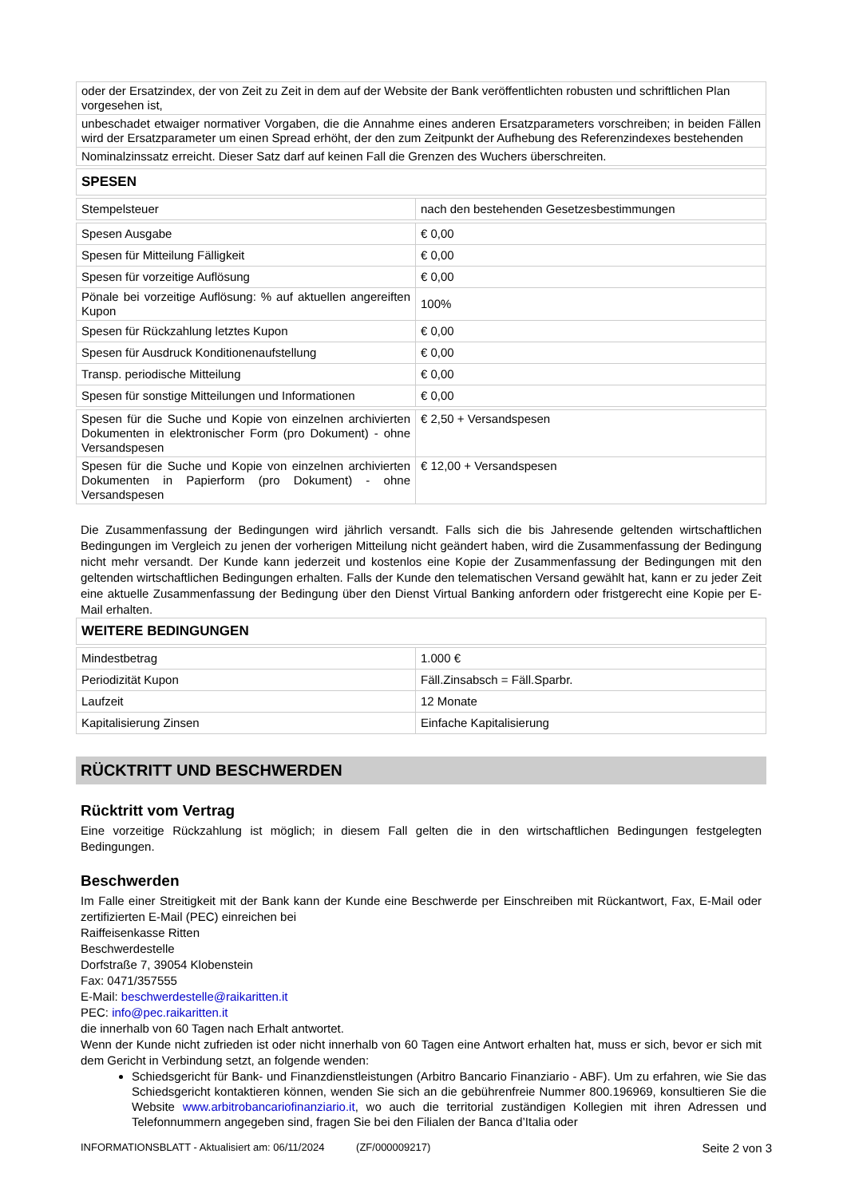| oder der Ersatzindex, der von Zeit zu Zeit in dem auf der Website der Bank veröffentlichten robusten und schriftlichen Plan vorgesehen ist, |
| unbeschadet etwaiger normativer Vorgaben, die die Annahme eines anderen Ersatzparameters vorschreiben; in beiden Fällen wird der Ersatzparameter um einen Spread erhöht, der den zum Zeitpunkt der Aufhebung des Referenzindexes bestehenden |
| Nominalzinssatz erreicht. Dieser Satz darf auf keinen Fall die Grenzen des Wuchers überschreiten. |
| SPESEN |
| Stempelsteuer | nach den bestehenden Gesetzesbestimmungen |
| Spesen Ausgabe | € 0,00 |
| Spesen für Mitteilung Fälligkeit | € 0,00 |
| Spesen für vorzeitige Auflösung | € 0,00 |
| Pönale bei vorzeitige Auflösung: % auf aktuellen angereiften Kupon | 100% |
| Spesen für Rückzahlung letztes Kupon | € 0,00 |
| Spesen für Ausdruck Konditionenaufstellung | € 0,00 |
| Transp. periodische Mitteilung | € 0,00 |
| Spesen für sonstige Mitteilungen und Informationen | € 0,00 |
| Spesen für die Suche und Kopie von einzelnen archivierten Dokumenten in elektronischer Form (pro Dokument) - ohne Versandspesen | € 2,50 + Versandspesen |
| Spesen für die Suche und Kopie von einzelnen archivierten Dokumenten in Papierform (pro Dokument) - ohne Versandspesen | € 12,00 + Versandspesen |
Die Zusammenfassung der Bedingungen wird jährlich versandt. Falls sich die bis Jahresende geltenden wirtschaftlichen Bedingungen im Vergleich zu jenen der vorherigen Mitteilung nicht geändert haben, wird die Zusammenfassung der Bedingung nicht mehr versandt. Der Kunde kann jederzeit und kostenlos eine Kopie der Zusammenfassung der Bedingungen mit den geltenden wirtschaftlichen Bedingungen erhalten. Falls der Kunde den telematischen Versand gewählt hat, kann er zu jeder Zeit eine aktuelle Zusammenfassung der Bedingung über den Dienst Virtual Banking anfordern oder fristgerecht eine Kopie per E-Mail erhalten.
| WEITERE BEDINGUNGEN |
| Mindestbetrag | 1.000 € |
| Periodizität Kupon | Fäll.Zinsabsch = Fäll.Sparbr. |
| Laufzeit | 12 Monate |
| Kapitalisierung Zinsen | Einfache Kapitalisierung |
RÜCKTRITT UND BESCHWERDEN
Rücktritt vom Vertrag
Eine vorzeitige Rückzahlung ist möglich; in diesem Fall gelten die in den wirtschaftlichen Bedingungen festgelegten Bedingungen.
Beschwerden
Im Falle einer Streitigkeit mit der Bank kann der Kunde eine Beschwerde per Einschreiben mit Rückantwort, Fax, E-Mail oder zertifizierten E-Mail (PEC) einreichen bei
Raiffeisenkasse Ritten
Beschwerdestelle
Dorfstraße 7, 39054 Klobenstein
Fax: 0471/357555
E-Mail: beschwerdestelle@raikaritten.it
PEC: info@pec.raikaritten.it
die innerhalb von 60 Tagen nach Erhalt antwortet.
Wenn der Kunde nicht zufrieden ist oder nicht innerhalb von 60 Tagen eine Antwort erhalten hat, muss er sich, bevor er sich mit dem Gericht in Verbindung setzt, an folgende wenden:
Schiedsgericht für Bank- und Finanzdienstleistungen (Arbitro Bancario Finanziario - ABF). Um zu erfahren, wie Sie das Schiedsgericht kontaktieren können, wenden Sie sich an die gebührenfreie Nummer 800.196969, konsultieren Sie die Website www.arbitrobancariofinanziario.it, wo auch die territorial zuständigen Kollegien mit ihren Adressen und Telefonnummern angegeben sind, fragen Sie bei den Filialen der Banca d’Italia oder
INFORMATIONSBLATT - Aktualisiert am: 06/11/2024 (ZF/000009217) Seite 2 von 3